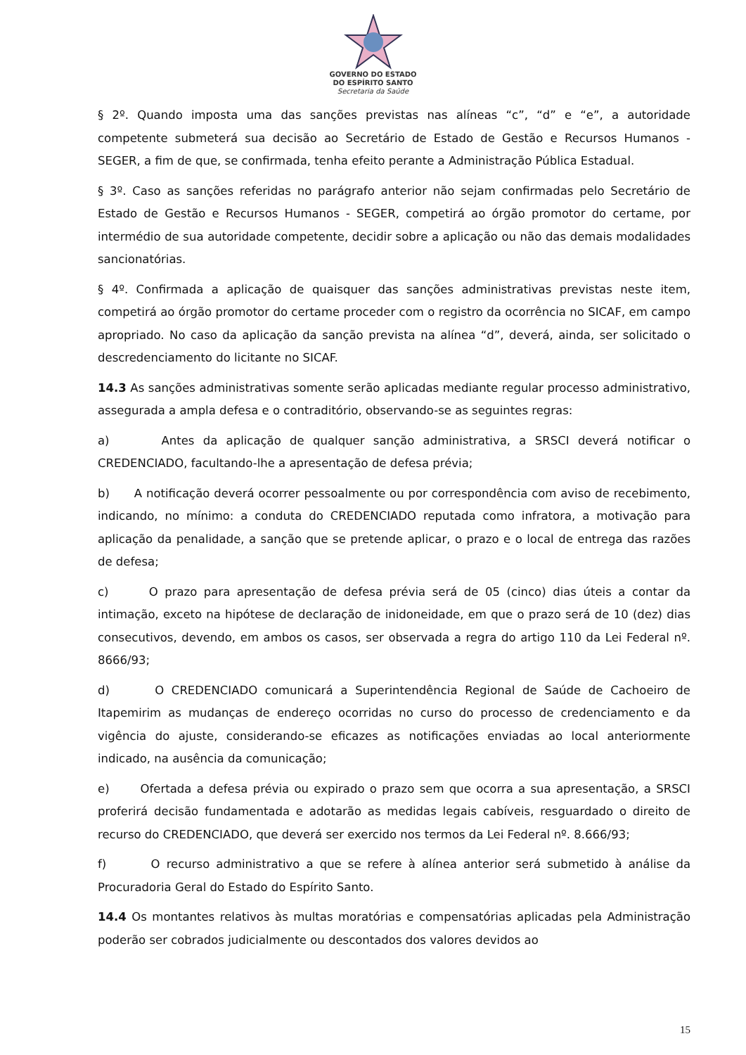GOVERNO DO ESTADO
DO ESPÍRITO SANTO
Secretaria da Saúde
§ 2º. Quando imposta uma das sanções previstas nas alíneas “c”, “d” e “e”, a autoridade competente submeterá sua decisão ao Secretário de Estado de Gestão e Recursos Humanos - SEGER, a fim de que, se confirmada, tenha efeito perante a Administração Pública Estadual.
§ 3º. Caso as sanções referidas no parágrafo anterior não sejam confirmadas pelo Secretário de Estado de Gestão e Recursos Humanos - SEGER, competirá ao órgão promotor do certame, por intermédio de sua autoridade competente, decidir sobre a aplicação ou não das demais modalidades sancionatórias.
§ 4º. Confirmada a aplicação de quaisquer das sanções administrativas previstas neste item, competirá ao órgão promotor do certame proceder com o registro da ocorrência no SICAF, em campo apropriado. No caso da aplicação da sanção prevista na alínea “d”, deverá, ainda, ser solicitado o descredenciamento do licitante no SICAF.
14.3 As sanções administrativas somente serão aplicadas mediante regular processo administrativo, assegurada a ampla defesa e o contraditório, observando-se as seguintes regras:
a) Antes da aplicação de qualquer sanção administrativa, a SRSCI deverá notificar o CREDENCIADO, facultando-lhe a apresentação de defesa prévia;
b) A notificação deverá ocorrer pessoalmente ou por correspondência com aviso de recebimento, indicando, no mínimo: a conduta do CREDENCIADO reputada como infratora, a motivação para aplicação da penalidade, a sanção que se pretende aplicar, o prazo e o local de entrega das razões de defesa;
c) O prazo para apresentação de defesa prévia será de 05 (cinco) dias úteis a contar da intimação, exceto na hipótese de declaração de inidoneidade, em que o prazo será de 10 (dez) dias consecutivos, devendo, em ambos os casos, ser observada a regra do artigo 110 da Lei Federal nº. 8666/93;
d) O CREDENCIADO comunicará a Superintendência Regional de Saúde de Cachoeiro de Itapemirim as mudanças de endereço ocorridas no curso do processo de credenciamento e da vigência do ajuste, considerando-se eficazes as notificações enviadas ao local anteriormente indicado, na ausência da comunicação;
e) Ofertada a defesa prévia ou expirado o prazo sem que ocorra a sua apresentação, a SRSCI proferirá decisão fundamentada e adotarão as medidas legais cabíveis, resguardado o direito de recurso do CREDENCIADO, que deverá ser exercido nos termos da Lei Federal nº. 8.666/93;
f) O recurso administrativo a que se refere à alínea anterior será submetido à análise da Procuradoria Geral do Estado do Espírito Santo.
14.4 Os montantes relativos às multas moratórias e compensatórias aplicadas pela Administração poderão ser cobrados judicialmente ou descontados dos valores devidos ao
15